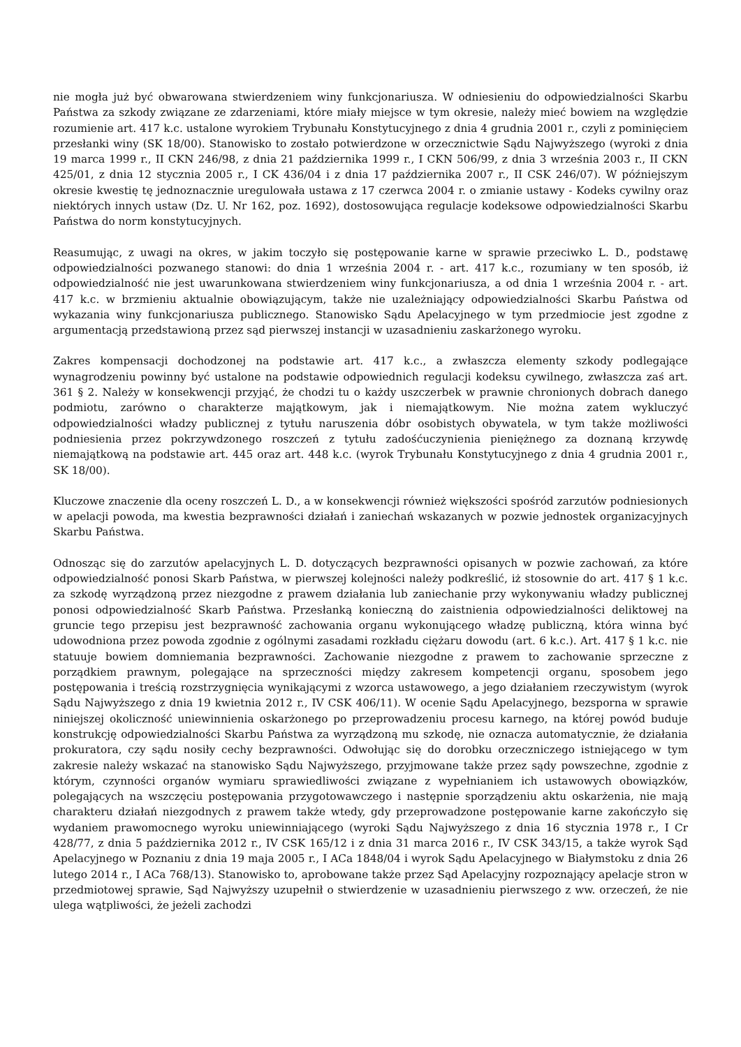nie mogła już być obwarowana stwierdzeniem winy funkcjonariusza. W odniesieniu do odpowiedzialności Skarbu Państwa za szkody związane ze zdarzeniami, które miały miejsce w tym okresie, należy mieć bowiem na względzie rozumienie art. 417 k.c. ustalone wyrokiem Trybunału Konstytucyjnego z dnia 4 grudnia 2001 r., czyli z pominięciem przesłanki winy (SK 18/00). Stanowisko to zostało potwierdzone w orzecznictwie Sądu Najwyższego (wyroki z dnia 19 marca 1999 r., II CKN 246/98, z dnia 21 października 1999 r., I CKN 506/99, z dnia 3 września 2003 r., II CKN 425/01, z dnia 12 stycznia 2005 r., I CK 436/04 i z dnia 17 października 2007 r., II CSK 246/07). W późniejszym okresie kwestię tę jednoznacznie uregulowała ustawa z 17 czerwca 2004 r. o zmianie ustawy - Kodeks cywilny oraz niektórych innych ustaw (Dz. U. Nr 162, poz. 1692), dostosowująca regulacje kodeksowe odpowiedzialności Skarbu Państwa do norm konstytucyjnych.
Reasumując, z uwagi na okres, w jakim toczyło się postępowanie karne w sprawie przeciwko L. D., podstawę odpowiedzialności pozwanego stanowi: do dnia 1 września 2004 r. - art. 417 k.c., rozumiany w ten sposób, iż odpowiedzialność nie jest uwarunkowana stwierdzeniem winy funkcjonariusza, a od dnia 1 września 2004 r. - art. 417 k.c. w brzmieniu aktualnie obowiązującym, także nie uzależniający odpowiedzialności Skarbu Państwa od wykazania winy funkcjonariusza publicznego. Stanowisko Sądu Apelacyjnego w tym przedmiocie jest zgodne z argumentacją przedstawioną przez sąd pierwszej instancji w uzasadnieniu zaskarżonego wyroku.
Zakres kompensacji dochodzonej na podstawie art. 417 k.c., a zwłaszcza elementy szkody podlegające wynagrodzeniu powinny być ustalone na podstawie odpowiednich regulacji kodeksu cywilnego, zwłaszcza zaś art. 361 § 2. Należy w konsekwencji przyjąć, że chodzi tu o każdy uszczerbek w prawnie chronionych dobrach danego podmiotu, zarówno o charakterze majątkowym, jak i niemajątkowym. Nie można zatem wykluczyć odpowiedzialności władzy publicznej z tytułu naruszenia dóbr osobistych obywatela, w tym także możliwości podniesienia przez pokrzywdzonego roszczeń z tytułu zadośćuczynienia pieniężnego za doznaną krzywdę niemajątkową na podstawie art. 445 oraz art. 448 k.c. (wyrok Trybunału Konstytucyjnego z dnia 4 grudnia 2001 r., SK 18/00).
Kluczowe znaczenie dla oceny roszczeń L. D., a w konsekwencji również większości spośród zarzutów podniesionych w apelacji powoda, ma kwestia bezprawności działań i zaniechań wskazanych w pozwie jednostek organizacyjnych Skarbu Państwa.
Odnosząc się do zarzutów apelacyjnych L. D. dotyczących bezprawności opisanych w pozwie zachowań, za które odpowiedzialność ponosi Skarb Państwa, w pierwszej kolejności należy podkreślić, iż stosownie do art. 417 § 1 k.c. za szkodę wyrządzoną przez niezgodne z prawem działania lub zaniechanie przy wykonywaniu władzy publicznej ponosi odpowiedzialność Skarb Państwa. Przesłanką konieczną do zaistnienia odpowiedzialności deliktowej na gruncie tego przepisu jest bezprawność zachowania organu wykonującego władzę publiczną, która winna być udowodniona przez powoda zgodnie z ogólnymi zasadami rozkładu ciężaru dowodu (art. 6 k.c.). Art. 417 § 1 k.c. nie statuuje bowiem domniemania bezprawności. Zachowanie niezgodne z prawem to zachowanie sprzeczne z porządkiem prawnym, polegające na sprzeczności między zakresem kompetencji organu, sposobem jego postępowania i treścią rozstrzygnięcia wynikającymi z wzorca ustawowego, a jego działaniem rzeczywistym (wyrok Sądu Najwyższego z dnia 19 kwietnia 2012 r., IV CSK 406/11). W ocenie Sądu Apelacyjnego, bezsporna w sprawie niniejszej okoliczność uniewinnienia oskarżonego po przeprowadzeniu procesu karnego, na której powód buduje konstrukcję odpowiedzialności Skarbu Państwa za wyrządzoną mu szkodę, nie oznacza automatycznie, że działania prokuratora, czy sądu nosiły cechy bezprawności. Odwołując się do dorobku orzeczniczego istniejącego w tym zakresie należy wskazać na stanowisko Sądu Najwyższego, przyjmowane także przez sądy powszechne, zgodnie z którym, czynności organów wymiaru sprawiedliwości związane z wypełnianiem ich ustawowych obowiązków, polegających na wszczęciu postępowania przygotowawczego i następnie sporządzeniu aktu oskarżenia, nie mają charakteru działań niezgodnych z prawem także wtedy, gdy przeprowadzone postępowanie karne zakończyło się wydaniem prawomocnego wyroku uniewinniającego (wyroki Sądu Najwyższego z dnia 16 stycznia 1978 r., I Cr 428/77, z dnia 5 października 2012 r., IV CSK 165/12 i z dnia 31 marca 2016 r., IV CSK 343/15, a także wyrok Sąd Apelacyjnego w Poznaniu z dnia 19 maja 2005 r., I ACa 1848/04 i wyrok Sądu Apelacyjnego w Białymstoku z dnia 26 lutego 2014 r., I ACa 768/13). Stanowisko to, aprobowane także przez Sąd Apelacyjny rozpoznający apelacje stron w przedmiotowej sprawie, Sąd Najwyższy uzupełnił o stwierdzenie w uzasadnieniu pierwszego z ww. orzeczeń, że nie ulega wątpliwości, że jeżeli zachodzi